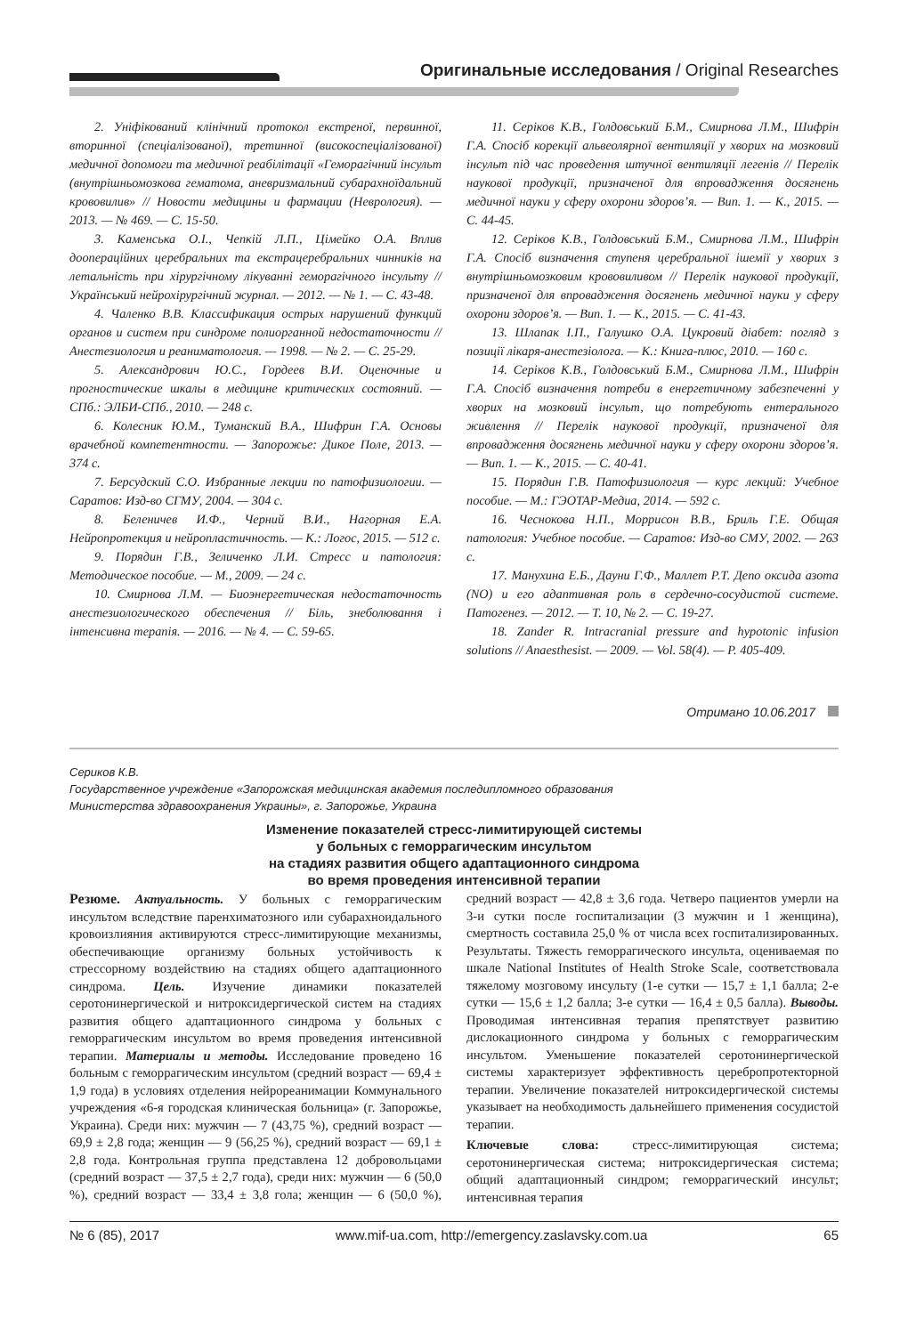Оригинальные исследования / Original Researches
2. Уніфікований клінічний протокол екстреної, первинної, вторинної (спеціалізованої), третинної (високоспеціалізованої) медичної допомоги та медичної реабілітації «Геморагічний інсульт (внутрішньомозкова гематома, аневризмальний субарахноїдальний крововилив» // Новости медицины и фармации (Неврология). — 2013. — № 469. — С. 15-50.
3. Каменська О.І., Чепкій Л.П., Цімейко О.А. Вплив доопераційних церебральних та екстрацеребральних чинників на летальність при хірургічному лікуванні геморагічного інсульту // Український нейрохірургічний журнал. — 2012. — № 1. — С. 43-48.
4. Чаленко В.В. Классификация острых нарушений функций органов и систем при синдроме полиорганной недостаточности // Анестезиология и реаниматология. — 1998. — № 2. — С. 25-29.
5. Александрович Ю.С., Гордеев В.И. Оценочные и прогностические шкалы в медицине критических состояний. — СПб.: ЭЛБИ-СПб., 2010. — 248 с.
6. Колесник Ю.М., Туманский В.А., Шифрин Г.А. Основы врачебной компетентности. — Запорожье: Дикое Поле, 2013. — 374 с.
7. Берсудский С.О. Избранные лекции по патофизиологии. — Саратов: Изд-во СГМУ, 2004. — 304 с.
8. Беленичев И.Ф., Черний В.И., Нагорная Е.А. Нейропротекция и нейропластичность. — К.: Логос, 2015. — 512 с.
9. Порядин Г.В., Зеличенко Л.И. Стресс и патология: Методическое пособие. — М., 2009. — 24 с.
10. Смирнова Л.М. — Биоэнергетическая недостаточность анестезиологического обеспечения // Біль, знеболювання і інтенсивна терапія. — 2016. — № 4. — С. 59-65.
11. Серіков К.В., Голдовський Б.М., Смирнова Л.М., Шифрін Г.А. Спосіб корекції альвеолярної вентиляції у хворих на мозковий інсульт під час проведення штучної вентиляції легенів // Перелік наукової продукції, призначеної для впровадження досягнень медичної науки у сферу охорони здоров’я. — Вип. 1. — К., 2015. — С. 44-45.
12. Серіков К.В., Голдовський Б.М., Смирнова Л.М., Шифрін Г.А. Спосіб визначення ступеня церебральної ішемії у хворих з внутрішньомозковим крововиливом // Перелік наукової продукції, призначеної для впровадження досягнень медичної науки у сферу охорони здоров’я. — Вип. 1. — К., 2015. — С. 41-43.
13. Шлапак І.П., Галушко О.А. Цукровий діабет: погляд з позиції лікаря-анестезіолога. — К.: Книга-плюс, 2010. — 160 с.
14. Серіков К.В., Голдовський Б.М., Смирнова Л.М., Шифрін Г.А. Спосіб визначення потреби в енергетичному забезпеченні у хворих на мозковий інсульт, що потребують ентерального живлення // Перелік наукової продукції, призначеної для впровадження досягнень медичної науки у сферу охорони здоров’я. — Вип. 1. — К., 2015. — С. 40-41.
15. Порядин Г.В. Патофизиология — курс лекций: Учебное пособие. — М.: ГЭОТАР-Медиа, 2014. — 592 с.
16. Чеснокова Н.П., Моррисон В.В., Бриль Г.Е. Общая патология: Учебное пособие. — Саратов: Изд-во СМУ, 2002. — 263 с.
17. Манухина Е.Б., Дауни Г.Ф., Маллет Р.Т. Депо оксида азота (NO) и его адаптивная роль в сердечно-сосудистой системе. Патогенез. — 2012. — Т. 10, № 2. — С. 19-27.
18. Zander R. Intracranial pressure and hypotonic infusion solutions // Anaesthesist. — 2009. — Vol. 58(4). — P. 405-409.
Отримано 10.06.2017
Сериков К.В.
Государственное учреждение «Запорожская медицинская академия последипломного образования
Министерства здравоохранения Украины», г. Запорожье, Украина
Изменение показателей стресс-лимитирующей системы
у больных с геморрагическим инсультом
на стадиях развития общего адаптационного синдрома
во время проведения интенсивной терапии
Резюме. Актуальность. У больных с геморрагическим инсультом вследствие паренхиматозного или субарахноидального кровоизлияния активируются стресс-лимитирующие механизмы, обеспечивающие организму больных устойчивость к стрессорному воздействию на стадиях общего адаптационного синдрома. Цель. Изучение динамики показателей серотонинергической и нитроксидергической систем на стадиях развития общего адаптационного синдрома у больных с геморрагическим инсультом во время проведения интенсивной терапии. Материалы и методы. Исследование проведено 16 больным с геморрагическим инсультом (средний возраст — 69,4 ± 1,9 года) в условиях отделения нейрореанимации Коммунального учреждения «6-я городская клиническая больница» (г. Запорожье, Украина). Среди них: мужчин — 7 (43,75 %), средний возраст — 69,9 ± 2,8 года; женщин — 9 (56,25 %), средний возраст — 69,1 ± 2,8 года. Контрольная группа представлена 12 добровольцами (средний возраст — 37,5 ± 2,7 года), среди них: мужчин — 6 (50,0 %), средний возраст — 33,4 ± 3,8 гола; женщин — 6 (50,0 %), средний возраст — 42,8 ± 3,6 года. Четверо пациентов умерли на 3-и сутки после госпитализации (3 мужчин и 1 женщина), смертность составила 25,0 % от числа всех госпитализированных. Результаты. Тяжесть геморрагического инсульта, оцениваемая по шкале National Institutes of Health Stroke Scale, соответствовала тяжелому мозговому инсульту (1-е сутки — 15,7 ± 1,1 балла; 2-е сутки — 15,6 ± 1,2 балла; 3-е сутки — 16,4 ± 0,5 балла). Выводы. Проводимая интенсивная терапия препятствует развитию дислокационного синдрома у больных с геморрагическим инсультом. Уменьшение показателей серотонинергической системы характеризует эффективность церебропротекторной терапии. Увеличение показателей нитроксидергической системы указывает на необходимость дальнейшего применения сосудистой терапии.
Ключевые слова: стресс-лимитирующая система; серотонинергическая система; нитроксидергическая система; общий адаптационный синдром; геморрагический инсульт; интенсивная терапия
№ 6 (85), 2017 www.mif-ua.com, http://emergency.zaslavsky.com.ua 65